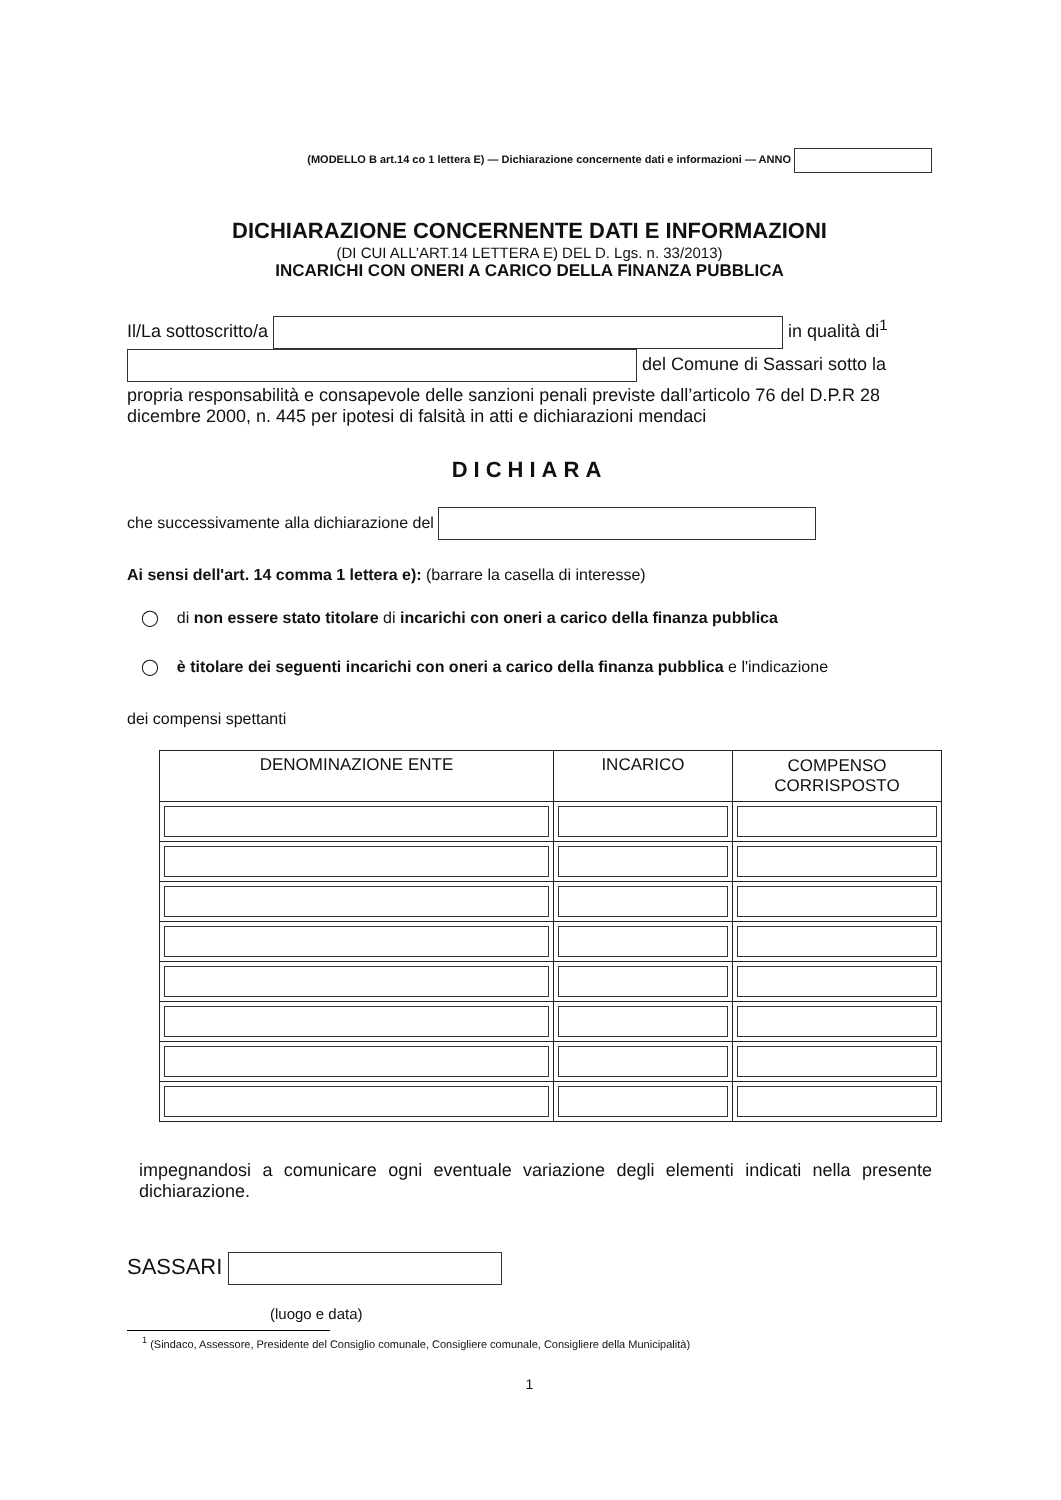(MODELLO B art.14 co 1 lettera E) — Dichiarazione concernente dati e informazioni — ANNO
DICHIARAZIONE CONCERNENTE DATI E INFORMAZIONI
(DI CUI ALL’ART.14 LETTERA E) DEL D. Lgs. n. 33/2013)
INCARICHI CON ONERI A CARICO DELLA FINANZA PUBBLICA
Il/La sottoscritto/a in qualità di<sup>1</sup>
del Comune di Sassari sotto la
propria responsabilità e consapevole delle sanzioni penali previste dall’articolo 76 del D.P.R 28 dicembre 2000, n. 445 per ipotesi di falsità in atti e dichiarazioni mendaci
DICHIARA
che successivamente alla dichiarazione del
Ai sensi dell'art. 14 comma 1 lettera e): (barrare la casella di interesse)
◯ di non essere stato titolare di incarichi con oneri a carico della finanza pubblica
◯ è titolare dei seguenti incarichi con oneri a carico della finanza pubblica e l'indicazione
dei compensi spettanti
| DENOMINAZIONE ENTE | INCARICO | COMPENSO CORRISPOSTO |
| --- | --- | --- |
impegnandosi a comunicare ogni eventuale variazione degli elementi indicati nella presente dichiarazione.
SASSARI
(luogo e data)
<sup>1</sup> (Sindaco, Assessore, Presidente del Consiglio comunale, Consigliere comunale, Consigliere della Municipalità)
1